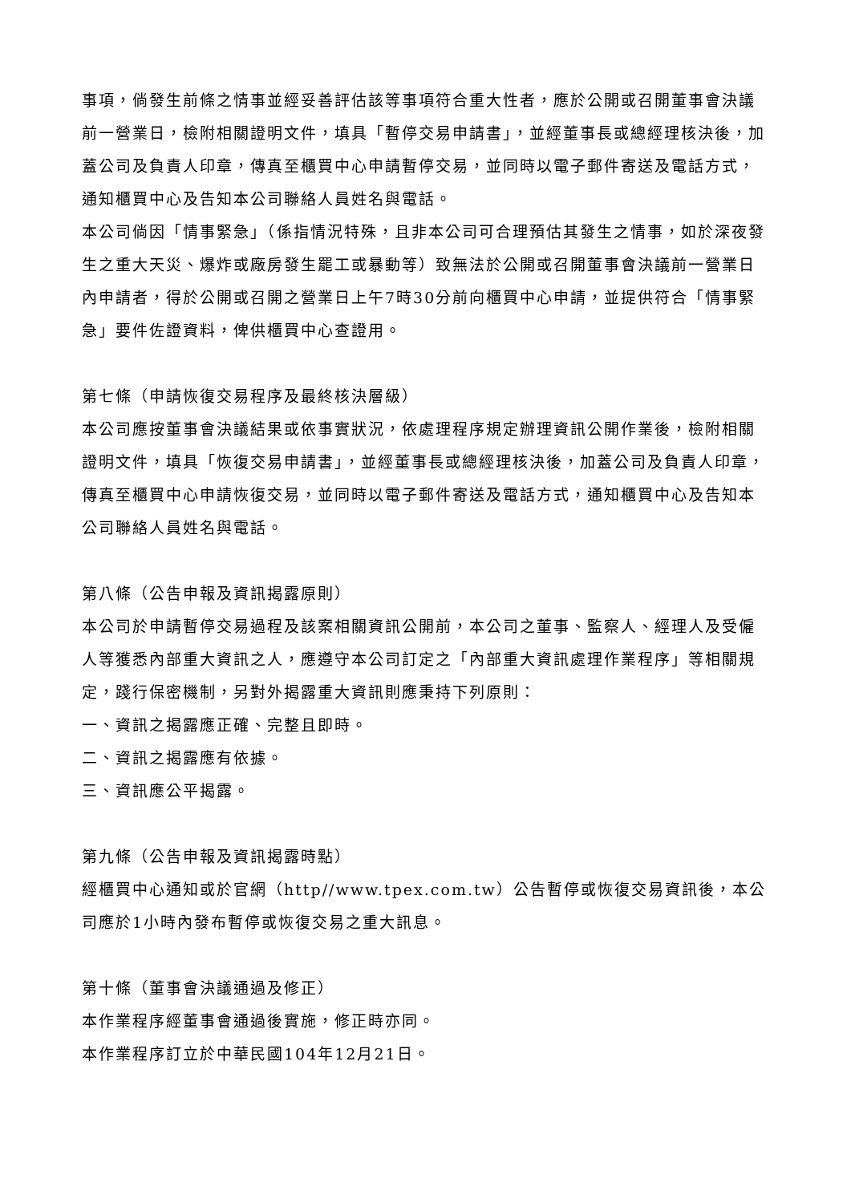事項，倘發生前條之情事並經妥善評估該等事項符合重大性者，應於公開或召開董事會決議前一營業日，檢附相關證明文件，填具「暫停交易申請書」，並經董事長或總經理核決後，加蓋公司及負責人印章，傳真至櫃買中心申請暫停交易，並同時以電子郵件寄送及電話方式，通知櫃買中心及告知本公司聯絡人員姓名與電話。
本公司倘因「情事緊急」（係指情況特殊，且非本公司可合理預估其發生之情事，如於深夜發生之重大天災、爆炸或廠房發生罷工或暴動等）致無法於公開或召開董事會決議前一營業日內申請者，得於公開或召開之營業日上午7時30分前向櫃買中心申請，並提供符合「情事緊急」要件佐證資料，俾供櫃買中心查證用。
第七條（申請恢復交易程序及最終核決層級）
本公司應按董事會決議結果或依事實狀況，依處理程序規定辦理資訊公開作業後，檢附相關證明文件，填具「恢復交易申請書」，並經董事長或總經理核決後，加蓋公司及負責人印章，傳真至櫃買中心申請恢復交易，並同時以電子郵件寄送及電話方式，通知櫃買中心及告知本公司聯絡人員姓名與電話。
第八條（公告申報及資訊揭露原則）
本公司於申請暫停交易過程及該案相關資訊公開前，本公司之董事、監察人、經理人及受僱人等獲悉內部重大資訊之人，應遵守本公司訂定之「內部重大資訊處理作業程序」等相關規定，踐行保密機制，另對外揭露重大資訊則應秉持下列原則：
一、資訊之揭露應正確、完整且即時。
二、資訊之揭露應有依據。
三、資訊應公平揭露。
第九條（公告申報及資訊揭露時點）
經櫃買中心通知或於官網（http//www.tpex.com.tw）公告暫停或恢復交易資訊後，本公司應於1小時內發布暫停或恢復交易之重大訊息。
第十條（董事會決議通過及修正）
本作業程序經董事會通過後實施，修正時亦同。
本作業程序訂立於中華民國104年12月21日。